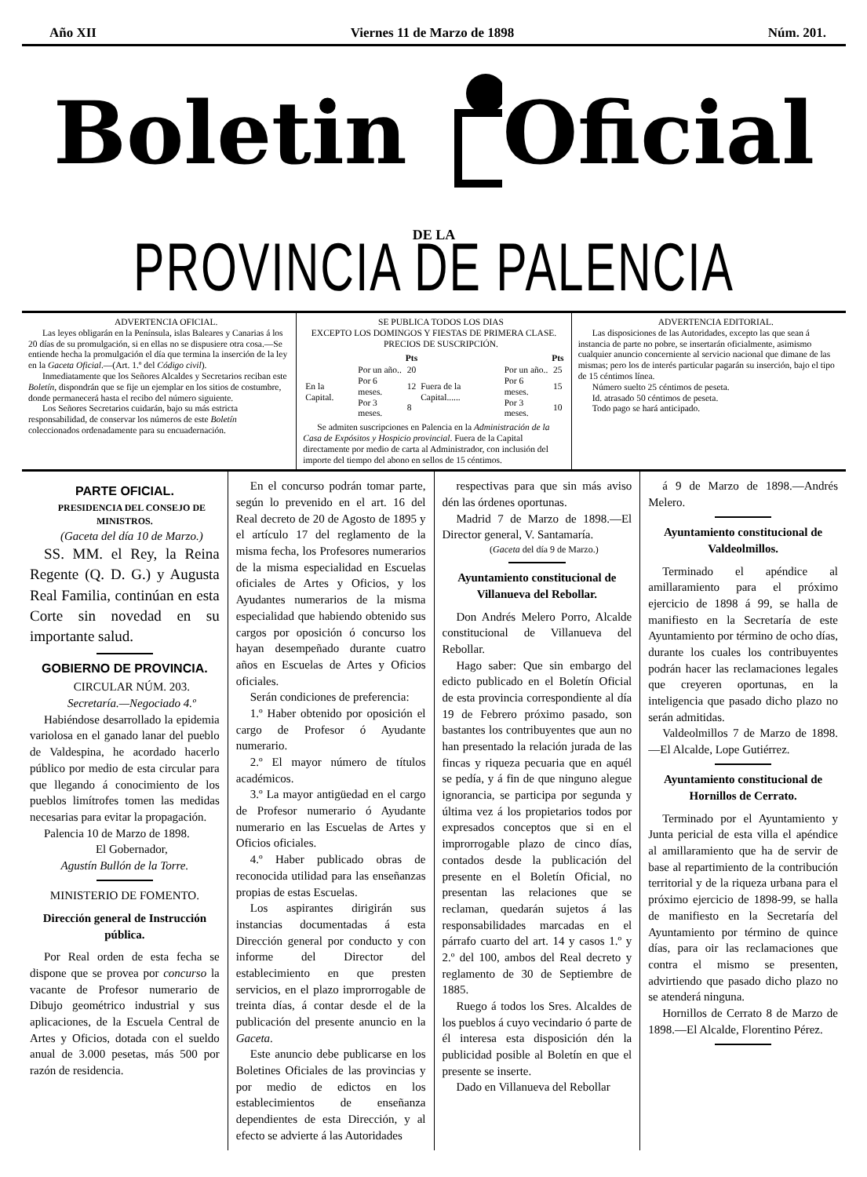Año XII Viernes 11 de Marzo de 1898 Núm. 201.
Boletin Oficial
DE LA
PROVINCIA DE PALENCIA
ADVERTENCIA OFICIAL.
Las leyes obligarán en la Península, islas Baleares y Canarias á los 20 días de su promulgación, si en ellas no se dispusiere otra cosa.—Se entiende hecha la promulgación el día que termina la inserción de la ley en la Gaceta Oficial.—(Art. 1.º del Código civil).
Inmediatamente que los Señores Alcaldes y Secretarios reciban este Boletín, dispondrán que se fije un ejemplar en los sitios de costumbre, donde permanecerá hasta el recibo del número siguiente.
Los Señores Secretarios cuidarán, bajo su más estricta responsabilidad, de conservar los números de este Boletín coleccionados ordenadamente para su encuadernación.
SE PUBLICA TODOS LOS DIAS
EXCEPTO LOS DOMINGOS Y FIESTAS DE PRIMERA CLASE.
PRECIOS DE SUSCRIPCIÓN.
| | | Pts | | | Pts |
| --- | --- | --- | --- | --- | --- |
| En la Capital. | Por un año.. | 20 | Fuera de la Capital...... | Por un año.. | 25 |
| | Por 6 meses. | 12 | | Por 6 meses. | 15 |
| | Por 3 meses. | 8 | | Por 3 meses. | 10 |
Se admiten suscripciones en Palencia en la Administración de la Casa de Expósitos y Hospicio provincial. Fuera de la Capital directamente por medio de carta al Administrador, con inclusión del importe del tiempo del abono en sellos de 15 céntimos.
ADVERTENCIA EDITORIAL.
Las disposiciones de las Autoridades, excepto las que sean á instancia de parte no pobre, se insertarán oficialmente, asimismo cualquier anuncio concerniente al servicio nacional que dimane de las mismas; pero los de interés particular pagarán su inserción, bajo el tipo de 15 céntimos línea.
Número suelto 25 céntimos de peseta.
Id. atrasado 50 céntimos de peseta.
Todo pago se hará anticipado.
PARTE OFICIAL.
PRESIDENCIA DEL CONSEJO DE MINISTROS.
(Gaceta del día 10 de Marzo.)
SS. MM. el Rey, la Reina Regente (Q. D. G.) y Augusta Real Familia, continúan en esta Corte sin novedad en su importante salud.
GOBIERNO DE PROVINCIA.
CIRCULAR NÚM. 203.
Secretaría.—Negociado 4.º
Habiéndose desarrollado la epidemia variolosa en el ganado lanar del pueblo de Valdespina, he acordado hacerlo público por medio de esta circular para que llegando á conocimiento de los pueblos limítrofes tomen las medidas necesarias para evitar la propagación.
Palencia 10 de Marzo de 1898.
El Gobernador,
Agustín Bullón de la Torre.
MINISTERIO DE FOMENTO.
Dirección general de Instrucción pública.
Por Real orden de esta fecha se dispone que se provea por concurso la vacante de Profesor numerario de Dibujo geométrico industrial y sus aplicaciones, de la Escuela Central de Artes y Oficios, dotada con el sueldo anual de 3.000 pesetas, más 500 por razón de residencia.
En el concurso podrán tomar parte, según lo prevenido en el art. 16 del Real decreto de 20 de Agosto de 1895 y el artículo 17 del reglamento de la misma fecha, los Profesores numerarios de la misma especialidad en Escuelas oficiales de Artes y Oficios, y los Ayudantes numerarios de la misma especialidad que habiendo obtenido sus cargos por oposición ó concurso los hayan desempeñado durante cuatro años en Escuelas de Artes y Oficios oficiales.
Serán condiciones de preferencia:
1.º Haber obtenido por oposición el cargo de Profesor ó Ayudante numerario.
2.º El mayor número de títulos académicos.
3.º La mayor antigüedad en el cargo de Profesor numerario ó Ayudante numerario en las Escuelas de Artes y Oficios oficiales.
4.º Haber publicado obras de reconocida utilidad para las enseñanzas propias de estas Escuelas.
Los aspirantes dirigirán sus instancias documentadas á esta Dirección general por conducto y con informe del Director del establecimiento en que presten servicios, en el plazo improrrogable de treinta días, á contar desde el de la publicación del presente anuncio en la Gaceta.
Este anuncio debe publicarse en los Boletines Oficiales de las provincias y por medio de edictos en los establecimientos de enseñanza dependientes de esta Dirección, y al efecto se advierte á las Autoridades
respectivas para que sin más aviso dén las órdenes oportunas.
Madrid 7 de Marzo de 1898.—El Director general, V. Santamaría.
(Gaceta del día 9 de Marzo.)
Ayuntamiento constitucional de Villanueva del Rebollar.
Don Andrés Melero Porro, Alcalde constitucional de Villanueva del Rebollar.
Hago saber: Que sin embargo del edicto publicado en el Boletín Oficial de esta provincia correspondiente al día 19 de Febrero próximo pasado, son bastantes los contribuyentes que aun no han presentado la relación jurada de las fincas y riqueza pecuaria que en aquél se pedía, y á fin de que ninguno alegue ignorancia, se participa por segunda y última vez á los propietarios todos por expresados conceptos que si en el improrrogable plazo de cinco días, contados desde la publicación del presente en el Boletín Oficial, no presentan las relaciones que se reclaman, quedarán sujetos á las responsabilidades marcadas en el párrafo cuarto del art. 14 y casos 1.º y 2.º del 100, ambos del Real decreto y reglamento de 30 de Septiembre de 1885.
Ruego á todos los Sres. Alcaldes de los pueblos á cuyo vecindario ó parte de él interesa esta disposición dén la publicidad posible al Boletín en que el presente se inserte.
Dado en Villanueva del Rebollar
á 9 de Marzo de 1898.—Andrés Melero.
Ayuntamiento constitucional de Valdeolmillos.
Terminado el apéndice al amillaramiento para el próximo ejercicio de 1898 á 99, se halla de manifiesto en la Secretaría de este Ayuntamiento por término de ocho días, durante los cuales los contribuyentes podrán hacer las reclamaciones legales que creyeren oportunas, en la inteligencia que pasado dicho plazo no serán admitidas.
Valdeolmillos 7 de Marzo de 1898. —El Alcalde, Lope Gutiérrez.
Ayuntamiento constitucional de Hornillos de Cerrato.
Terminado por el Ayuntamiento y Junta pericial de esta villa el apéndice al amillaramiento que ha de servir de base al repartimiento de la contribución territorial y de la riqueza urbana para el próximo ejercicio de 1898-99, se halla de manifiesto en la Secretaría del Ayuntamiento por término de quince días, para oir las reclamaciones que contra el mismo se presenten, advirtiendo que pasado dicho plazo no se atenderá ninguna.
Hornillos de Cerrato 8 de Marzo de 1898.—El Alcalde, Florentino Pérez.